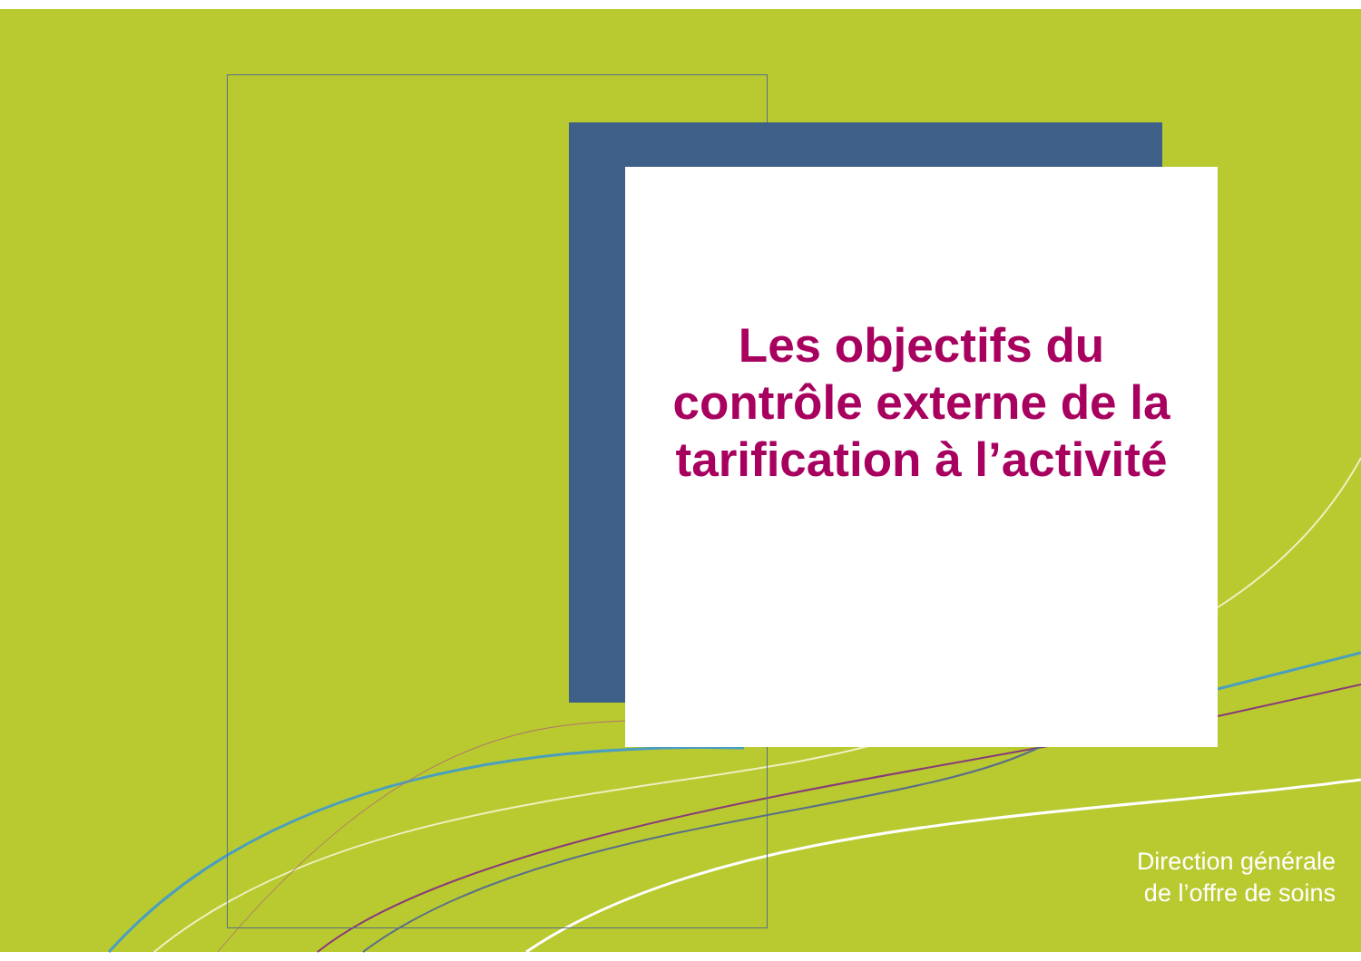Les objectifs du
contrôle externe de la
tarification à l’activité
Direction générale
de l’offre de soins